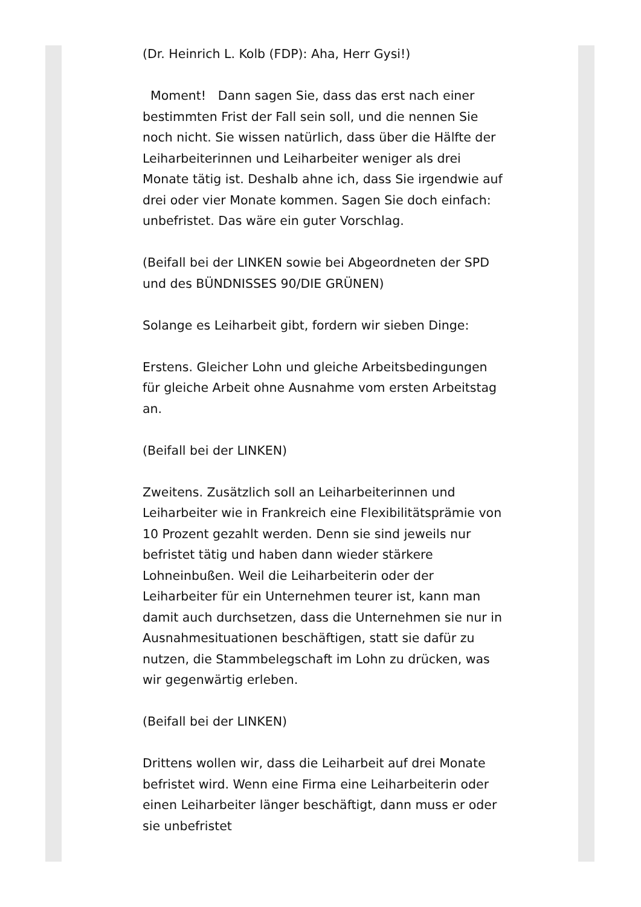(Dr. Heinrich L. Kolb (FDP): Aha, Herr Gysi!)
Moment! Dann sagen Sie, dass das erst nach einer bestimmten Frist der Fall sein soll, und die nennen Sie noch nicht. Sie wissen natürlich, dass über die Hälfte der Leiharbeiterinnen und Leiharbeiter weniger als drei Monate tätig ist. Deshalb ahne ich, dass Sie irgendwie auf drei oder vier Monate kommen. Sagen Sie doch einfach: unbefristet. Das wäre ein guter Vorschlag.
(Beifall bei der LINKEN sowie bei Abgeordneten der SPD und des BÜNDNISSES 90/DIE GRÜNEN)
Solange es Leiharbeit gibt, fordern wir sieben Dinge:
Erstens. Gleicher Lohn und gleiche Arbeitsbedingungen für gleiche Arbeit ohne Ausnahme vom ersten Arbeitstag an.
(Beifall bei der LINKEN)
Zweitens. Zusätzlich soll an Leiharbeiterinnen und Leiharbeiter wie in Frankreich eine Flexibilitätsprämie von 10 Prozent gezahlt werden. Denn sie sind jeweils nur befristet tätig und haben dann wieder stärkere Lohneinbußen. Weil die Leiharbeiterin oder der Leiharbeiter für ein Unternehmen teurer ist, kann man damit auch durchsetzen, dass die Unternehmen sie nur in Ausnahmesituationen beschäftigen, statt sie dafür zu nutzen, die Stammbelegschaft im Lohn zu drücken, was wir gegenwärtig erleben.
(Beifall bei der LINKEN)
Drittens wollen wir, dass die Leiharbeit auf drei Monate befristet wird. Wenn eine Firma eine Leiharbeiterin oder einen Leiharbeiter länger beschäftigt, dann muss er oder sie unbefristet